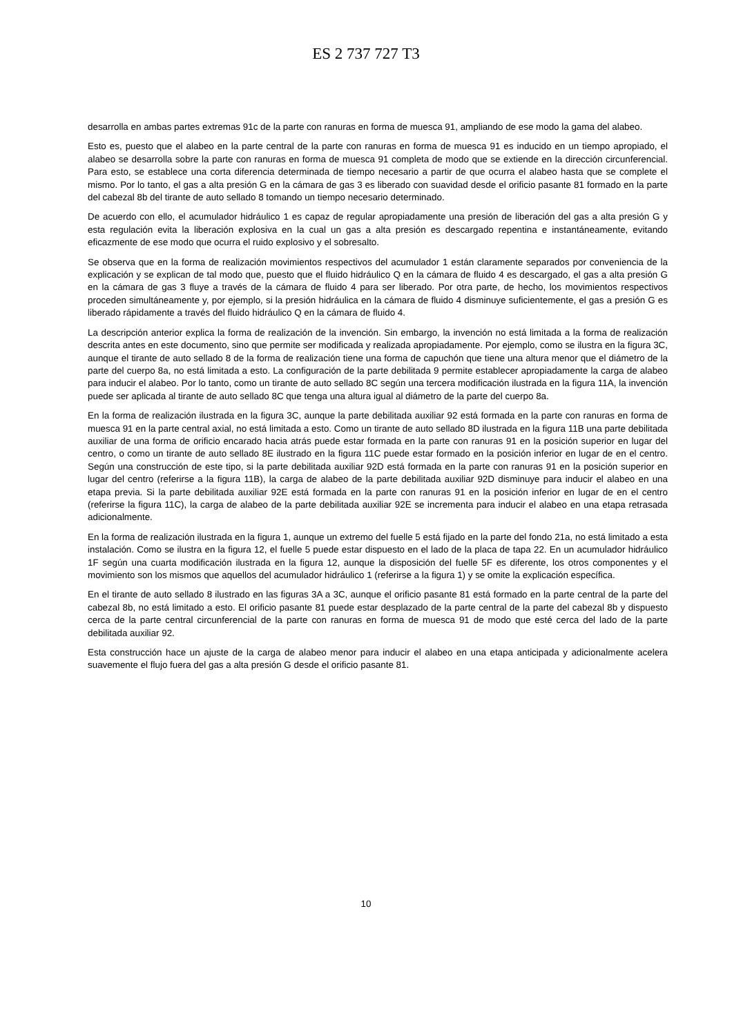ES 2 737 727 T3
desarrolla en ambas partes extremas 91c de la parte con ranuras en forma de muesca 91, ampliando de ese modo la gama del alabeo.
Esto es, puesto que el alabeo en la parte central de la parte con ranuras en forma de muesca 91 es inducido en un tiempo apropiado, el alabeo se desarrolla sobre la parte con ranuras en forma de muesca 91 completa de modo que se extiende en la dirección circunferencial. Para esto, se establece una corta diferencia determinada de tiempo necesario a partir de que ocurra el alabeo hasta que se complete el mismo. Por lo tanto, el gas a alta presión G en la cámara de gas 3 es liberado con suavidad desde el orificio pasante 81 formado en la parte del cabezal 8b del tirante de auto sellado 8 tomando un tiempo necesario determinado.
De acuerdo con ello, el acumulador hidráulico 1 es capaz de regular apropiadamente una presión de liberación del gas a alta presión G y esta regulación evita la liberación explosiva en la cual un gas a alta presión es descargado repentina e instantáneamente, evitando eficazmente de ese modo que ocurra el ruido explosivo y el sobresalto.
Se observa que en la forma de realización movimientos respectivos del acumulador 1 están claramente separados por conveniencia de la explicación y se explican de tal modo que, puesto que el fluido hidráulico Q en la cámara de fluido 4 es descargado, el gas a alta presión G en la cámara de gas 3 fluye a través de la cámara de fluido 4 para ser liberado. Por otra parte, de hecho, los movimientos respectivos proceden simultáneamente y, por ejemplo, si la presión hidráulica en la cámara de fluido 4 disminuye suficientemente, el gas a presión G es liberado rápidamente a través del fluido hidráulico Q en la cámara de fluido 4.
La descripción anterior explica la forma de realización de la invención. Sin embargo, la invención no está limitada a la forma de realización descrita antes en este documento, sino que permite ser modificada y realizada apropiadamente. Por ejemplo, como se ilustra en la figura 3C, aunque el tirante de auto sellado 8 de la forma de realización tiene una forma de capuchón que tiene una altura menor que el diámetro de la parte del cuerpo 8a, no está limitada a esto. La configuración de la parte debilitada 9 permite establecer apropiadamente la carga de alabeo para inducir el alabeo. Por lo tanto, como un tirante de auto sellado 8C según una tercera modificación ilustrada en la figura 11A, la invención puede ser aplicada al tirante de auto sellado 8C que tenga una altura igual al diámetro de la parte del cuerpo 8a.
En la forma de realización ilustrada en la figura 3C, aunque la parte debilitada auxiliar 92 está formada en la parte con ranuras en forma de muesca 91 en la parte central axial, no está limitada a esto. Como un tirante de auto sellado 8D ilustrada en la figura 11B una parte debilitada auxiliar de una forma de orificio encarado hacia atrás puede estar formada en la parte con ranuras 91 en la posición superior en lugar del centro, o como un tirante de auto sellado 8E ilustrado en la figura 11C puede estar formado en la posición inferior en lugar de en el centro. Según una construcción de este tipo, si la parte debilitada auxiliar 92D está formada en la parte con ranuras 91 en la posición superior en lugar del centro (referirse a la figura 11B), la carga de alabeo de la parte debilitada auxiliar 92D disminuye para inducir el alabeo en una etapa previa. Si la parte debilitada auxiliar 92E está formada en la parte con ranuras 91 en la posición inferior en lugar de en el centro (referirse la figura 11C), la carga de alabeo de la parte debilitada auxiliar 92E se incrementa para inducir el alabeo en una etapa retrasada adicionalmente.
En la forma de realización ilustrada en la figura 1, aunque un extremo del fuelle 5 está fijado en la parte del fondo 21a, no está limitado a esta instalación. Como se ilustra en la figura 12, el fuelle 5 puede estar dispuesto en el lado de la placa de tapa 22. En un acumulador hidráulico 1F según una cuarta modificación ilustrada en la figura 12, aunque la disposición del fuelle 5F es diferente, los otros componentes y el movimiento son los mismos que aquellos del acumulador hidráulico 1 (referirse a la figura 1) y se omite la explicación específica.
En el tirante de auto sellado 8 ilustrado en las figuras 3A a 3C, aunque el orificio pasante 81 está formado en la parte central de la parte del cabezal 8b, no está limitado a esto. El orificio pasante 81 puede estar desplazado de la parte central de la parte del cabezal 8b y dispuesto cerca de la parte central circunferencial de la parte con ranuras en forma de muesca 91 de modo que esté cerca del lado de la parte debilitada auxiliar 92.
Esta construcción hace un ajuste de la carga de alabeo menor para inducir el alabeo en una etapa anticipada y adicionalmente acelera suavemente el flujo fuera del gas a alta presión G desde el orificio pasante 81.
10